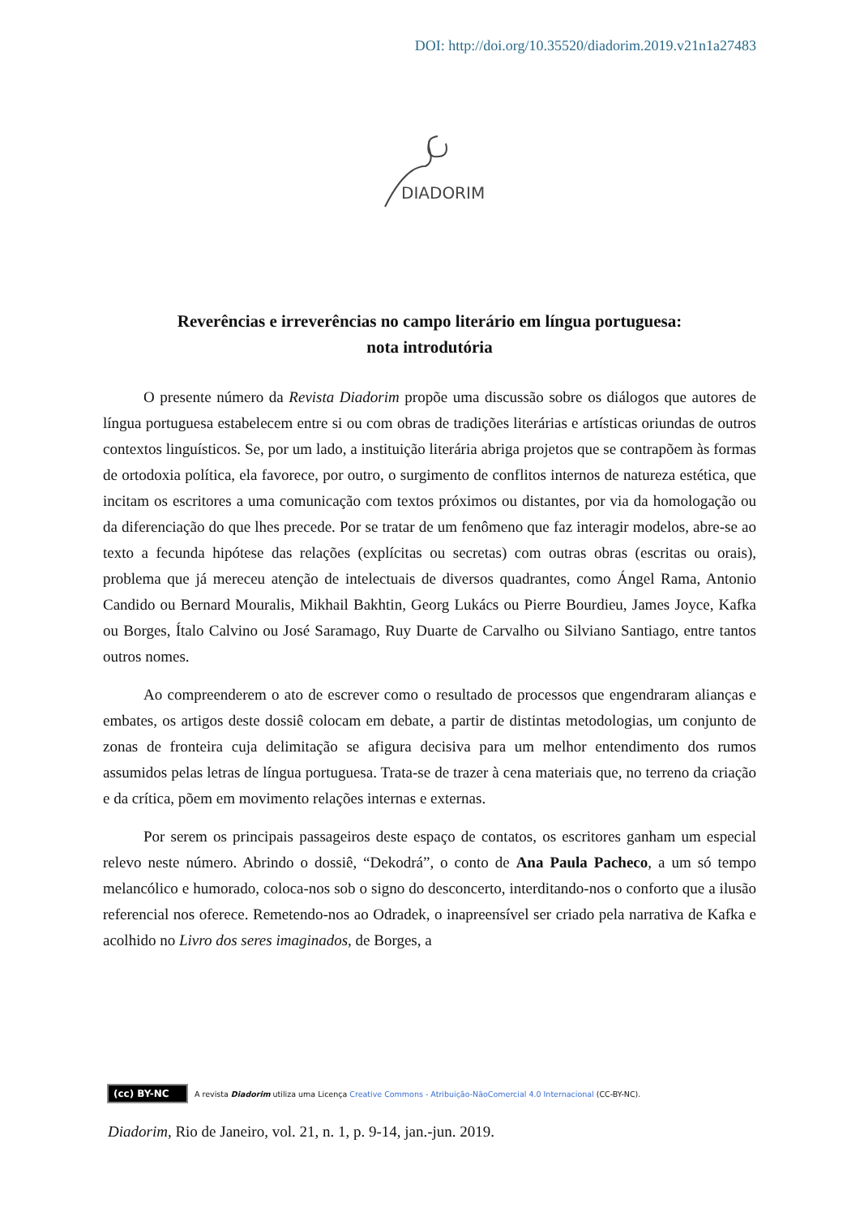DOI: http://doi.org/10.35520/diadorim.2019.v21n1a27483
DIADORIM
Reverências e irreverências no campo literário em língua portuguesa:
nota introdutória
O presente número da Revista Diadorim propõe uma discussão sobre os diálogos que autores de língua portuguesa estabelecem entre si ou com obras de tradições literárias e artísticas oriundas de outros contextos linguísticos. Se, por um lado, a instituição literária abriga projetos que se contrapõem às formas de ortodoxia política, ela favorece, por outro, o surgimento de conflitos internos de natureza estética, que incitam os escritores a uma comunicação com textos próximos ou distantes, por via da homologação ou da diferenciação do que lhes precede. Por se tratar de um fenômeno que faz interagir modelos, abre-se ao texto a fecunda hipótese das relações (explícitas ou secretas) com outras obras (escritas ou orais), problema que já mereceu atenção de intelectuais de diversos quadrantes, como Ángel Rama, Antonio Candido ou Bernard Mouralis, Mikhail Bakhtin, Georg Lukács ou Pierre Bourdieu, James Joyce, Kafka ou Borges, Ítalo Calvino ou José Saramago, Ruy Duarte de Carvalho ou Silviano Santiago, entre tantos outros nomes.
Ao compreenderem o ato de escrever como o resultado de processos que engendraram alianças e embates, os artigos deste dossiê colocam em debate, a partir de distintas metodologias, um conjunto de zonas de fronteira cuja delimitação se afigura decisiva para um melhor entendimento dos rumos assumidos pelas letras de língua portuguesa. Trata-se de trazer à cena materiais que, no terreno da criação e da crítica, põem em movimento relações internas e externas.
Por serem os principais passageiros deste espaço de contatos, os escritores ganham um especial relevo neste número. Abrindo o dossiê, “Dekodrá”, o conto de Ana Paula Pacheco, a um só tempo melancólico e humorado, coloca-nos sob o signo do desconcerto, interditando-nos o conforto que a ilusão referencial nos oferece. Remetendo-nos ao Odradek, o inapreensível ser criado pela narrativa de Kafka e acolhido no Livro dos seres imaginados, de Borges, a
(cc) BY-NC A revista Diadorim utiliza uma Licença Creative Commons - Atribuição-NãoComercial 4.0 Internacional (CC-BY-NC).
Diadorim, Rio de Janeiro, vol. 21, n. 1, p. 9-14, jan.-jun. 2019.